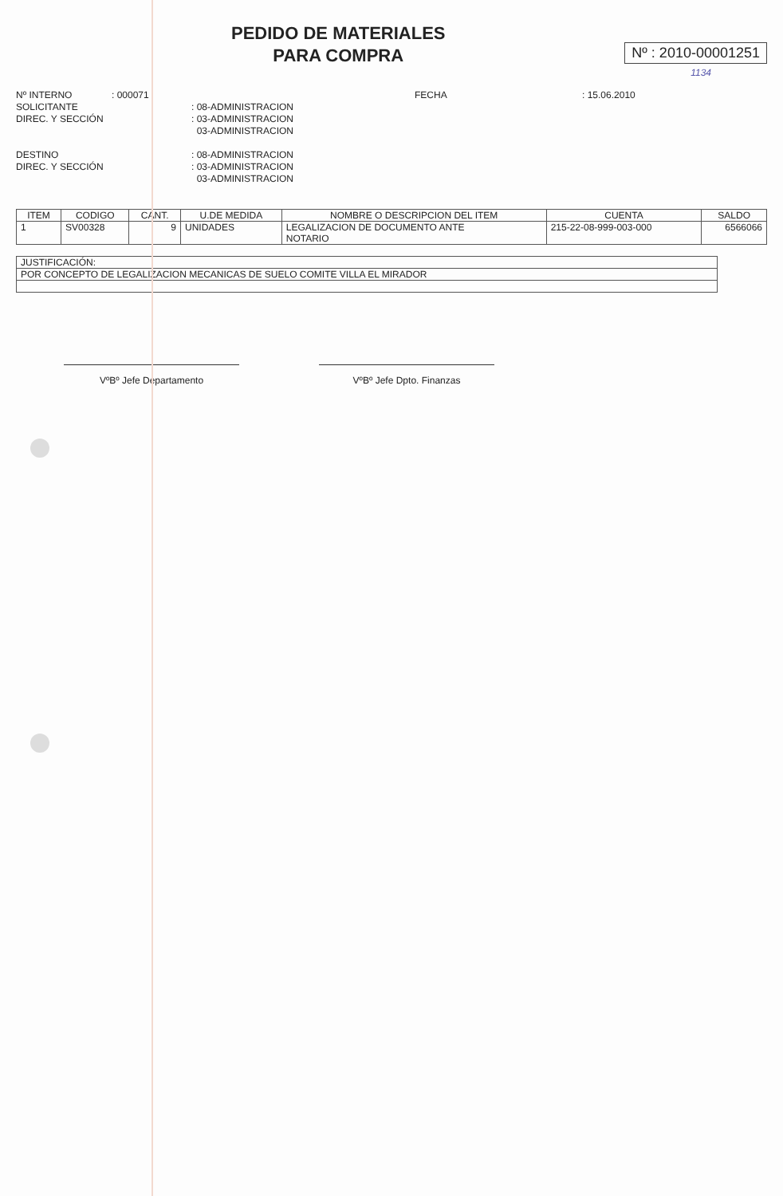PEDIDO DE MATERIALES
PARA COMPRA
Nº : 2010-00001251
1134
Nº INTERNO
: 000071
FECHA
: 15.06.2010
SOLICITANTE
: 08-ADMINISTRACION
DIREC. Y SECCIÓN
: 03-ADMINISTRACION
03-ADMINISTRACION
DESTINO
: 08-ADMINISTRACION
DIREC. Y SECCIÓN
: 03-ADMINISTRACION
03-ADMINISTRACION
| ITEM | CODIGO | CANT. | U.DE MEDIDA | NOMBRE O DESCRIPCION DEL ITEM | CUENTA | SALDO |
| --- | --- | --- | --- | --- | --- | --- |
| 1 | SV00328 | 9 | UNIDADES | LEGALIZACION DE DOCUMENTO ANTE NOTARIO | 215-22-08-999-003-000 | 6566066 |
| JUSTIFICACIÓN: |
| POR CONCEPTO DE LEGALIZACION MECANICAS DE SUELO COMITE VILLA EL MIRADOR |
VºBº Jefe Departamento VºBº Jefe Dpto. Finanzas